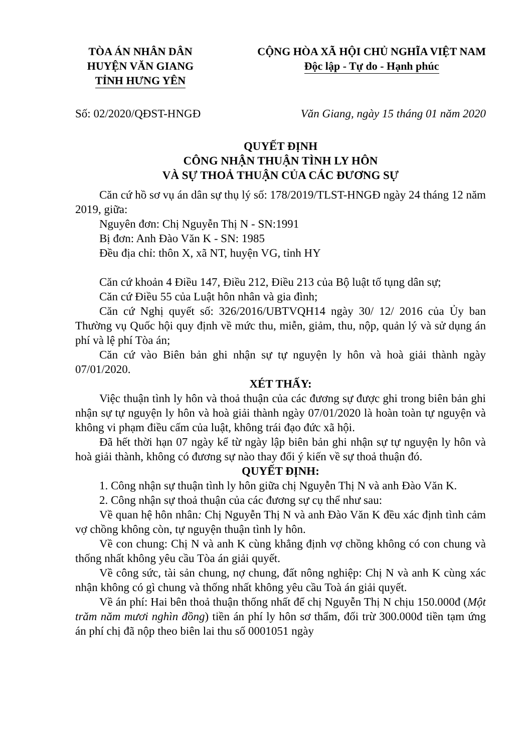TÒA ÁN NHÂN DÂN
HUYỆN VĂN GIANG
TỈNH HƯNG YÊN
CỘNG HÒA XÃ HỘI CHỦ NGHĨA VIỆT NAM
Độc lập - Tự do - Hạnh phúc
Số: 02/2020/QĐST-HNGĐ Văn Giang, ngày 15 tháng 01 năm 2020
QUYẾT ĐỊNH
CÔNG NHẬN THUẬN TÌNH LY HÔN
VÀ SỰ THOẢ THUẬN CỦA CÁC ĐƯƠNG SỰ
Căn cứ hồ sơ vụ án dân sự thụ lý số: 178/2019/TLST-HNGĐ ngày 24 tháng 12 năm 2019, giữa:
Nguyên đơn: Chị Nguyễn Thị N - SN:1991
Bị đơn: Anh Đào Văn K - SN: 1985
Đều địa chỉ: thôn X, xã NT, huyện VG, tỉnh HY
Căn cứ khoản 4 Điều 147, Điều 212, Điều 213 của Bộ luật tố tụng dân sự;
Căn cứ Điều 55 của Luật hôn nhân và gia đình;
Căn cứ Nghị quyết số: 326/2016/UBTVQH14 ngày 30/ 12/ 2016 của Ủy ban Thường vụ Quốc hội quy định về mức thu, miễn, giảm, thu, nộp, quản lý và sử dụng án phí và lệ phí Tòa án;
Căn cứ vào Biên bản ghi nhận sự tự nguyện ly hôn và hoà giải thành ngày 07/01/2020.
XÉT THẤY:
Việc thuận tình ly hôn và thoả thuận của các đương sự được ghi trong biên bản ghi nhận sự tự nguyện ly hôn và hoà giải thành ngày 07/01/2020 là hoàn toàn tự nguyện và không vi phạm điều cấm của luật, không trái đạo đức xã hội.
Đã hết thời hạn 07 ngày kể từ ngày lập biên bản ghi nhận sự tự nguyện ly hôn và hoà giải thành, không có đương sự nào thay đổi ý kiến về sự thoả thuận đó.
QUYẾT ĐỊNH:
1. Công nhận sự thuận tình ly hôn giữa chị Nguyễn Thị N và anh Đào Văn K.
2. Công nhận sự thoả thuận của các đương sự cụ thể như sau:
Về quan hệ hôn nhân: Chị Nguyễn Thị N và anh Đào Văn K đều xác định tình cảm vợ chồng không còn, tự nguyện thuận tình ly hôn.
Về con chung: Chị N và anh K cùng khẳng định vợ chồng không có con chung và thống nhất không yêu cầu Tòa án giải quyết.
Về công sức, tài sản chung, nợ chung, đất nông nghiệp: Chị N và anh K cùng xác nhận không có gì chung và thống nhất không yêu cầu Toà án giải quyết.
Về án phí: Hai bên thoả thuận thống nhất để chị Nguyễn Thị N chịu 150.000đ (Một trăm năm mươi nghìn đồng) tiền án phí ly hôn sơ thẩm, đối trừ 300.000đ tiền tạm ứng án phí chị đã nộp theo biên lai thu số 0001051 ngày